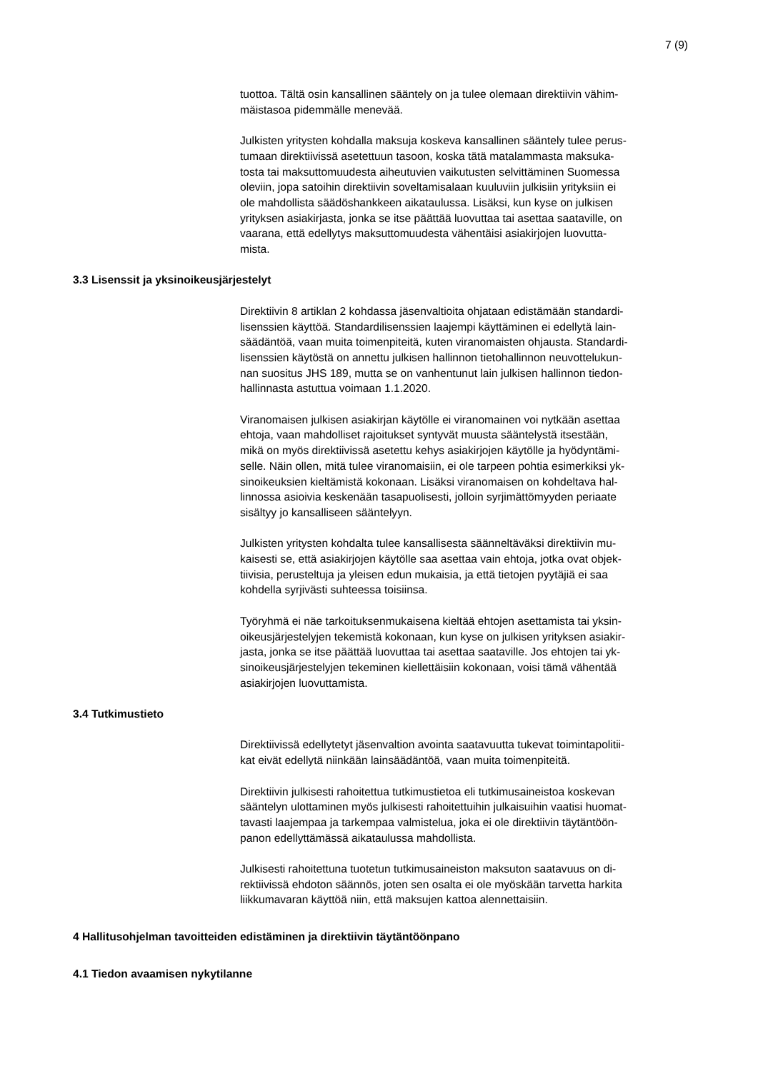7 (9)
tuottoa. Tältä osin kansallinen sääntely on ja tulee olemaan direktiivin vähim-
mäistasoa pidemmälle menevää.
Julkisten yritysten kohdalla maksuja koskeva kansallinen sääntely tulee perus-
tumaan direktiivissä asetettuun tasoon, koska tätä matalammasta maksuka-
tosta tai maksuttomuudesta aiheutuvien vaikutusten selvittäminen Suomessa
oleviin, jopa satoihin direktiivin soveltamisalaan kuuluviin julkisiin yrityksiin ei
ole mahdollista säädöshankkeen aikataulussa. Lisäksi, kun kyse on julkisen
yrityksen asiakirjasta, jonka se itse päättää luovuttaa tai asettaa saataville, on
vaarana, että edellytys maksuttomuudesta vähentäisi asiakirjojen luovutta-
mista.
3.3 Lisenssit ja yksinoikeusjärjestelyt
Direktiivin 8 artiklan 2 kohdassa jäsenvaltioita ohjataan edistämään standardi-
lisenssien käyttöä. Standardilisenssien laajempi käyttäminen ei edellytä lain-
säädäntöä, vaan muita toimenpiteitä, kuten viranomaisten ohjausta. Standardi-
lisenssien käytöstä on annettu julkisen hallinnon tietohallinnon neuvottelukun-
nan suositus JHS 189, mutta se on vanhentunut lain julkisen hallinnon tiedon-
hallinnasta astuttua voimaan 1.1.2020.
Viranomaisen julkisen asiakirjan käytölle ei viranomainen voi nytkään asettaa
ehtoja, vaan mahdolliset rajoitukset syntyvät muusta sääntelystä itsestään,
mikä on myös direktiivissä asetettu kehys asiakirjojen käytölle ja hyödyntämi-
selle. Näin ollen, mitä tulee viranomaisiin, ei ole tarpeen pohtia esimerkiksi yk-
sinoikeuksien kieltämistä kokonaan. Lisäksi viranomaisen on kohdeltava hal-
linnossa asioivia keskenään tasapuolisesti, jolloin syrjimättömyyden periaate
sisältyy jo kansalliseen sääntelyyn.
Julkisten yritysten kohdalta tulee kansallisesta säänneltäväksi direktiivin mu-
kaisesti se, että asiakirjojen käytölle saa asettaa vain ehtoja, jotka ovat objek-
tiivisia, perusteltuja ja yleisen edun mukaisia, ja että tietojen pyytäjiä ei saa
kohdella syrjivästi suhteessa toisiinsa.
Työryhmä ei näe tarkoituksenmukaisena kieltää ehtojen asettamista tai yksin-
oikeusjärjestelyjen tekemistä kokonaan, kun kyse on julkisen yrityksen asiakir-
jasta, jonka se itse päättää luovuttaa tai asettaa saataville. Jos ehtojen tai yk-
sinoikeusjärjestelyjen tekeminen kiellettäisiin kokonaan, voisi tämä vähentää
asiakirjojen luovuttamista.
3.4 Tutkimustieto
Direktiivissä edellytetyt jäsenvaltion avointa saatavuutta tukevat toimintapolitii-
kat eivät edellytä niinkään lainsäädäntöä, vaan muita toimenpiteitä.
Direktiivin julkisesti rahoitettua tutkimustietoa eli tutkimusaineistoa koskevan
sääntelyn ulottaminen myös julkisesti rahoitettuihin julkaisuihin vaatisi huomat-
tavasti laajempaa ja tarkempaa valmistelua, joka ei ole direktiivin täytäntöön-
panon edellyttämässä aikataulussa mahdollista.
Julkisesti rahoitettuna tuotetun tutkimusaineiston maksuton saatavuus on di-
rektiivissä ehdoton säännös, joten sen osalta ei ole myöskään tarvetta harkita
liikkumavaran käyttöä niin, että maksujen kattoa alennettaisiin.
4 Hallitusohjelman tavoitteiden edistäminen ja direktiivin täytäntöönpano
4.1 Tiedon avaamisen nykytilanne